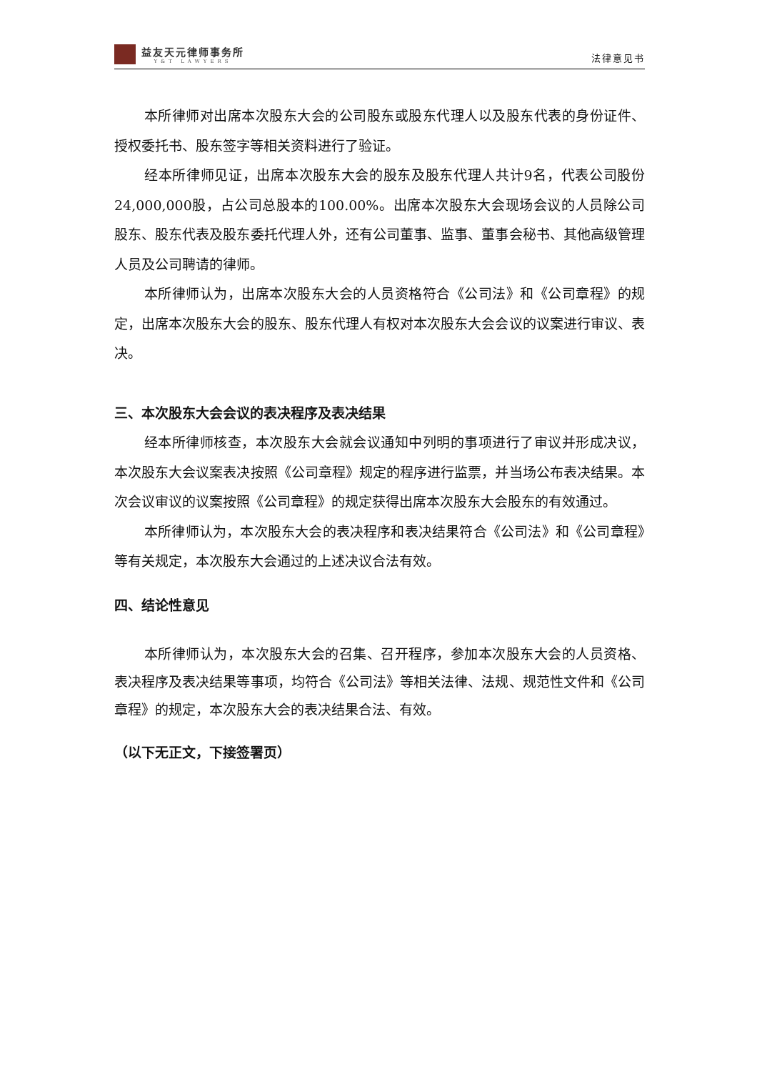益友天元律师事务所
Y&T LAWYERS
法律意见书
本所律师对出席本次股东大会的公司股东或股东代理人以及股东代表的身份证件、授权委托书、股东签字等相关资料进行了验证。
经本所律师见证，出席本次股东大会的股东及股东代理人共计9名，代表公司股份24,000,000股，占公司总股本的100.00%。出席本次股东大会现场会议的人员除公司股东、股东代表及股东委托代理人外，还有公司董事、监事、董事会秘书、其他高级管理人员及公司聘请的律师。
本所律师认为，出席本次股东大会的人员资格符合《公司法》和《公司章程》的规定，出席本次股东大会的股东、股东代理人有权对本次股东大会会议的议案进行审议、表决。
三、本次股东大会会议的表决程序及表决结果
经本所律师核查，本次股东大会就会议通知中列明的事项进行了审议并形成决议，本次股东大会议案表决按照《公司章程》规定的程序进行监票，并当场公布表决结果。本次会议审议的议案按照《公司章程》的规定获得出席本次股东大会股东的有效通过。
本所律师认为，本次股东大会的表决程序和表决结果符合《公司法》和《公司章程》等有关规定，本次股东大会通过的上述决议合法有效。
四、结论性意见
本所律师认为，本次股东大会的召集、召开程序，参加本次股东大会的人员资格、表决程序及表决结果等事项，均符合《公司法》等相关法律、法规、规范性文件和《公司章程》的规定，本次股东大会的表决结果合法、有效。
（以下无正文，下接签署页）